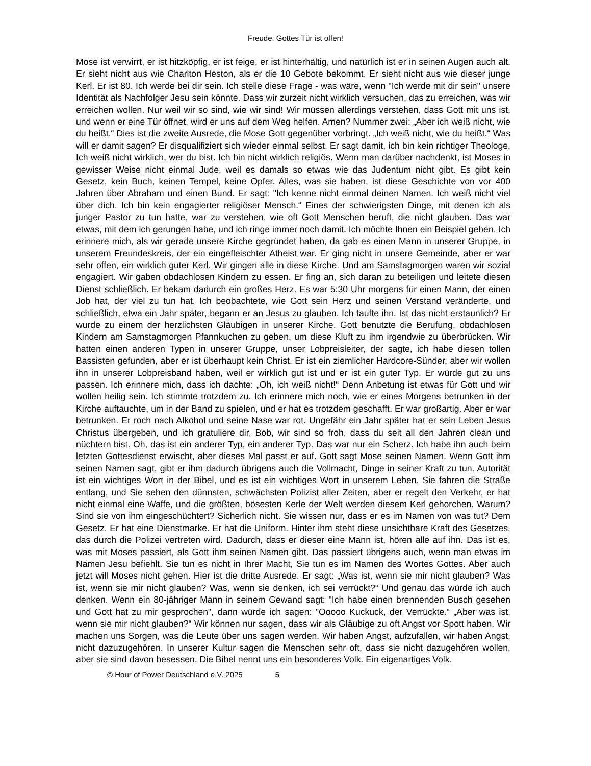Freude: Gottes Tür ist offen!
Mose ist verwirrt, er ist hitzköpfig, er ist feige, er ist hinterhältig, und natürlich ist er in seinen Augen auch alt. Er sieht nicht aus wie Charlton Heston, als er die 10 Gebote bekommt. Er sieht nicht aus wie dieser junge Kerl. Er ist 80. Ich werde bei dir sein. Ich stelle diese Frage - was wäre, wenn "Ich werde mit dir sein" unsere Identität als Nachfolger Jesu sein könnte. Dass wir zurzeit nicht wirklich versuchen, das zu erreichen, was wir erreichen wollen. Nur weil wir so sind, wie wir sind! Wir müssen allerdings verstehen, dass Gott mit uns ist, und wenn er eine Tür öffnet, wird er uns auf dem Weg helfen. Amen? Nummer zwei: „Aber ich weiß nicht, wie du heißt.“ Dies ist die zweite Ausrede, die Mose Gott gegenüber vorbringt. „Ich weiß nicht, wie du heißt.“ Was will er damit sagen? Er disqualifiziert sich wieder einmal selbst. Er sagt damit, ich bin kein richtiger Theologe. Ich weiß nicht wirklich, wer du bist. Ich bin nicht wirklich religiös. Wenn man darüber nachdenkt, ist Moses in gewisser Weise nicht einmal Jude, weil es damals so etwas wie das Judentum nicht gibt. Es gibt kein Gesetz, kein Buch, keinen Tempel, keine Opfer. Alles, was sie haben, ist diese Geschichte von vor 400 Jahren über Abraham und einen Bund. Er sagt: "Ich kenne nicht einmal deinen Namen. Ich weiß nicht viel über dich. Ich bin kein engagierter religiöser Mensch.“ Eines der schwierigsten Dinge, mit denen ich als junger Pastor zu tun hatte, war zu verstehen, wie oft Gott Menschen beruft, die nicht glauben. Das war etwas, mit dem ich gerungen habe, und ich ringe immer noch damit. Ich möchte Ihnen ein Beispiel geben. Ich erinnere mich, als wir gerade unsere Kirche gegründet haben, da gab es einen Mann in unserer Gruppe, in unserem Freundeskreis, der ein eingefleischter Atheist war. Er ging nicht in unsere Gemeinde, aber er war sehr offen, ein wirklich guter Kerl. Wir gingen alle in diese Kirche. Und am Samstagmorgen waren wir sozial engagiert. Wir gaben obdachlosen Kindern zu essen. Er fing an, sich daran zu beteiligen und leitete diesen Dienst schließlich. Er bekam dadurch ein großes Herz. Es war 5:30 Uhr morgens für einen Mann, der einen Job hat, der viel zu tun hat. Ich beobachtete, wie Gott sein Herz und seinen Verstand veränderte, und schließlich, etwa ein Jahr später, begann er an Jesus zu glauben. Ich taufte ihn. Ist das nicht erstaunlich? Er wurde zu einem der herzlichsten Gläubigen in unserer Kirche. Gott benutzte die Berufung, obdachlosen Kindern am Samstagmorgen Pfannkuchen zu geben, um diese Kluft zu ihm irgendwie zu überbrücken. Wir hatten einen anderen Typen in unserer Gruppe, unser Lobpreisleiter, der sagte, ich habe diesen tollen Bassisten gefunden, aber er ist überhaupt kein Christ. Er ist ein ziemlicher Hardcore-Sünder, aber wir wollen ihn in unserer Lobpreisband haben, weil er wirklich gut ist und er ist ein guter Typ. Er würde gut zu uns passen. Ich erinnere mich, dass ich dachte: „Oh, ich weiß nicht!“ Denn Anbetung ist etwas für Gott und wir wollen heilig sein. Ich stimmte trotzdem zu. Ich erinnere mich noch, wie er eines Morgens betrunken in der Kirche auftauchte, um in der Band zu spielen, und er hat es trotzdem geschafft. Er war großartig. Aber er war betrunken. Er roch nach Alkohol und seine Nase war rot. Ungefähr ein Jahr später hat er sein Leben Jesus Christus übergeben, und ich gratuliere dir, Bob, wir sind so froh, dass du seit all den Jahren clean und nüchtern bist. Oh, das ist ein anderer Typ, ein anderer Typ. Das war nur ein Scherz. Ich habe ihn auch beim letzten Gottesdienst erwischt, aber dieses Mal passt er auf. Gott sagt Mose seinen Namen. Wenn Gott ihm seinen Namen sagt, gibt er ihm dadurch übrigens auch die Vollmacht, Dinge in seiner Kraft zu tun. Autorität ist ein wichtiges Wort in der Bibel, und es ist ein wichtiges Wort in unserem Leben. Sie fahren die Straße entlang, und Sie sehen den dünnsten, schwächsten Polizist aller Zeiten, aber er regelt den Verkehr, er hat nicht einmal eine Waffe, und die größten, bösesten Kerle der Welt werden diesem Kerl gehorchen. Warum? Sind sie von ihm eingeschüchtert? Sicherlich nicht. Sie wissen nur, dass er es im Namen von was tut? Dem Gesetz. Er hat eine Dienstmarke. Er hat die Uniform. Hinter ihm steht diese unsichtbare Kraft des Gesetzes, das durch die Polizei vertreten wird. Dadurch, dass er dieser eine Mann ist, hören alle auf ihn. Das ist es, was mit Moses passiert, als Gott ihm seinen Namen gibt. Das passiert übrigens auch, wenn man etwas im Namen Jesu befiehlt. Sie tun es nicht in Ihrer Macht, Sie tun es im Namen des Wortes Gottes. Aber auch jetzt will Moses nicht gehen. Hier ist die dritte Ausrede. Er sagt: „Was ist, wenn sie mir nicht glauben? Was ist, wenn sie mir nicht glauben? Was, wenn sie denken, ich sei verrückt?“ Und genau das würde ich auch denken. Wenn ein 80-jähriger Mann in seinem Gewand sagt: "Ich habe einen brennenden Busch gesehen und Gott hat zu mir gesprochen", dann würde ich sagen: "Ooooo Kuckuck, der Verrückte.“ „Aber was ist, wenn sie mir nicht glauben?“ Wir können nur sagen, dass wir als Gläubige zu oft Angst vor Spott haben. Wir machen uns Sorgen, was die Leute über uns sagen werden. Wir haben Angst, aufzufallen, wir haben Angst, nicht dazuzugehören. In unserer Kultur sagen die Menschen sehr oft, dass sie nicht dazugehören wollen, aber sie sind davon besessen. Die Bibel nennt uns ein besonderes Volk. Ein eigenartiges Volk.
© Hour of Power Deutschland e.V. 2025 5